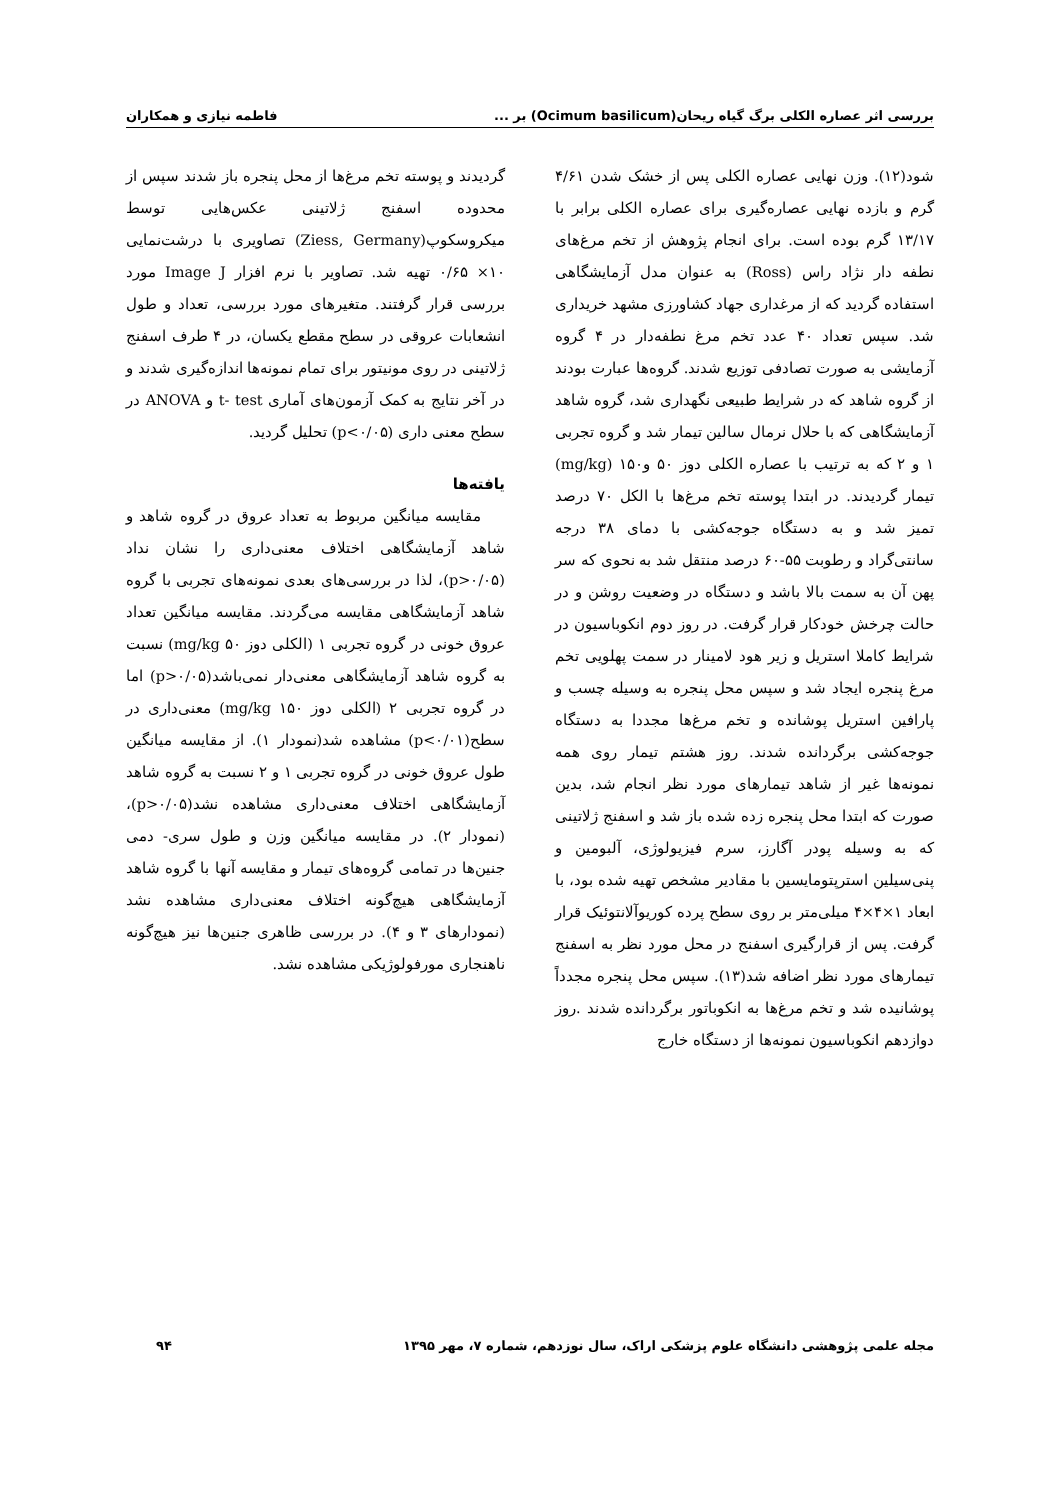بررسی اثر عصاره الکلی برگ گیاه ریحان(Ocimum basilicum) بر ... فاطمه نیازی و همکاران
شود(۱۲). وزن نهایی عصاره الکلی پس از خشک شدن ۴/۶۱ گرم و بازده نهایی عصاره‌گیری برای عصاره الکلی برابر با ۱۳/۱۷ گرم بوده است. برای انجام پژوهش از تخم مرغ‌های نطفه دار نژاد راس (Ross) به عنوان مدل آزمایشگاهی استفاده گردید که از مرغداری جهاد کشاورزی مشهد خریداری شد. سپس تعداد ۴۰ عدد تخم مرغ نطفه‌دار در ۴ گروه آزمایشی به صورت تصادفی توزیع شدند. گروه‌ها عبارت بودند از گروه شاهد که در شرایط طبیعی نگهداری شد، گروه شاهد آزمایشگاهی که با حلال نرمال سالین تیمار شد و گروه تجربی ۱ و ۲ که به ترتیب با عصاره الکلی دوز ۵۰ و۱۵۰ (mg/kg) تیمار گردیدند. در ابتدا پوسته تخم مرغ‌ها با الکل ۷۰ درصد تمیز شد و به دستگاه جوجه‌کشی با دمای ۳۸ درجه سانتی‌گراد و رطوبت ۵۵-۶۰ درصد منتقل شد به نحوی که سر پهن آن به سمت بالا باشد و دستگاه در وضعیت روشن و در حالت چرخش خودکار قرار گرفت. در روز دوم انکوباسیون در شرایط کاملا استریل و زیر هود لامینار در سمت پهلویی تخم مرغ پنجره ایجاد شد و سپس محل پنجره به وسیله چسب و پارافین استریل پوشانده و تخم مرغ‌ها مجددا به دستگاه جوجه‌کشی برگردانده شدند. روز هشتم تیمار روی همه نمونه‌ها غیر از شاهد تیمارهای مورد نظر انجام شد، بدین صورت که ابتدا محل پنجره زده شده باز شد و اسفنج ژلاتینی که به وسیله پودر آگارز، سرم فیزیولوژی، آلبومین و پنی‌سیلین استرپتومایسین با مقادیر مشخص تهیه شده بود، با ابعاد ۱×۴×۴ میلی‌متر بر روی سطح پرده کوریوآلانتوئیک قرار گرفت. پس از قرارگیری اسفنج در محل مورد نظر به اسفنج تیمارهای مورد نظر اضافه شد(۱۳). سپس محل پنجره مجدداً پوشانیده شد و تخم مرغ‌ها به انکوباتور برگردانده شدند .روز دوازدهم انکوباسیون نمونه‌ها از دستگاه خارج
گردیدند و پوسته تخم مرغ‌ها از محل پنجره باز شدند سپس از محدوده اسفنج ژلاتینی عکس‌هایی توسط میکروسکوپ(Ziess, Germany) تصاویری با درشت‌نمایی ۱۰× ۰/۶۵ تهیه شد. تصاویر با نرم افزار Image J مورد بررسی قرار گرفتند. متغیرهای مورد بررسی، تعداد و طول انشعابات عروقی در سطح مقطع یکسان، در ۴ طرف اسفنج ژلاتینی در روی مونیتور برای تمام نمونه‌ها اندازه‌گیری شدند و در آخر نتایج به کمک آزمون‌های آماری t- test و ANOVA در سطح معنی داری (p<۰/۰۵) تحلیل گردید.
یافته‌ها
مقایسه میانگین مربوط به تعداد عروق در گروه شاهد و شاهد آزمایشگاهی اختلاف معنی‌داری را نشان نداد (p>۰/۰۵)، لذا در بررسی‌های بعدی نمونه‌های تجربی با گروه شاهد آزمایشگاهی مقایسه می‌گردند. مقایسه میانگین تعداد عروق خونی در گروه تجربی ۱ (الکلی دوز mg/kg ۵۰) نسبت به گروه شاهد آزمایشگاهی معنی‌دار نمی‌باشد(p>۰/۰۵) اما در گروه تجربی ۲ (الکلی دوز mg/kg ۱۵۰) معنی‌داری در سطح(p<۰/۰۱) مشاهده شد(نمودار ۱). از مقایسه میانگین طول عروق خونی در گروه تجربی ۱ و ۲ نسبت به گروه شاهد آزمایشگاهی اختلاف معنی‌داری مشاهده نشد(p>۰/۰۵)، (نمودار ۲). در مقایسه میانگین وزن و طول سری- دمی جنین‌ها در تمامی گروه‌های تیمار و مقایسه آنها با گروه شاهد آزمایشگاهی هیچ‌گونه اختلاف معنی‌داری مشاهده نشد (نمودارهای ۳ و ۴). در بررسی ظاهری جنین‌ها نیز هیچ‌گونه ناهنجاری مورفولوژیکی مشاهده نشد.
مجله علمی پژوهشی دانشگاه علوم پزشکی اراک، سال نوزدهم، شماره ۷، مهر ۱۳۹۵ ۹۴